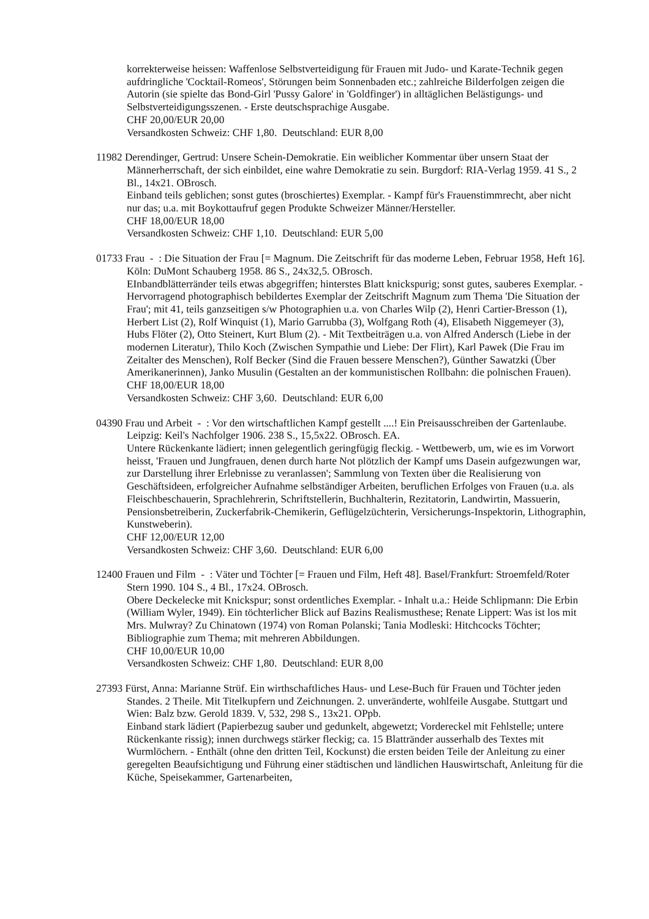korrekterweise heissen: Waffenlose Selbstverteidigung für Frauen mit Judo- und Karate-Technik gegen aufdringliche 'Cocktail-Romeos', Störungen beim Sonnenbaden etc.; zahlreiche Bilderfolgen zeigen die Autorin (sie spielte das Bond-Girl 'Pussy Galore' in 'Goldfinger') in alltäglichen Belästigungs- und Selbstverteidigungsszenen. - Erste deutschsprachige Ausgabe.
CHF 20,00/EUR 20,00
Versandkosten Schweiz: CHF 1,80. Deutschland: EUR 8,00
11982 Derendinger, Gertrud: Unsere Schein-Demokratie. Ein weiblicher Kommentar über unsern Staat der Männerherrschaft, der sich einbildet, eine wahre Demokratie zu sein. Burgdorf: RIA-Verlag 1959. 41 S., 2 Bl., 14x21. OBrosch.
Einband teils geblichen; sonst gutes (broschiertes) Exemplar. - Kampf für's Frauenstimmrecht, aber nicht nur das; u.a. mit Boykottaufruf gegen Produkte Schweizer Männer/Hersteller.
CHF 18,00/EUR 18,00
Versandkosten Schweiz: CHF 1,10. Deutschland: EUR 5,00
01733 Frau - : Die Situation der Frau [= Magnum. Die Zeitschrift für das moderne Leben, Februar 1958, Heft 16]. Köln: DuMont Schauberg 1958. 86 S., 24x32,5. OBrosch.
EInbandblätterränder teils etwas abgegriffen; hinterstes Blatt knickspurig; sonst gutes, sauberes Exemplar. - Hervorragend photographisch bebildertes Exemplar der Zeitschrift Magnum zum Thema 'Die Situation der Frau'; mit 41, teils ganzseitigen s/w Photographien u.a. von Charles Wilp (2), Henri Cartier-Bresson (1), Herbert List (2), Rolf Winquist (1), Mario Garrubba (3), Wolfgang Roth (4), Elisabeth Niggemeyer (3), Hubs Flöter (2), Otto Steinert, Kurt Blum (2). - Mit Textbeiträgen u.a. von Alfred Andersch (Liebe in der modernen Literatur), Thilo Koch (Zwischen Sympathie und Liebe: Der Flirt), Karl Pawek (Die Frau im Zeitalter des Menschen), Rolf Becker (Sind die Frauen bessere Menschen?), Günther Sawatzki (Über Amerikanerinnen), Janko Musulin (Gestalten an der kommunistischen Rollbahn: die polnischen Frauen).
CHF 18,00/EUR 18,00
Versandkosten Schweiz: CHF 3,60. Deutschland: EUR 6,00
04390 Frau und Arbeit - : Vor den wirtschaftlichen Kampf gestellt ....! Ein Preisausschreiben der Gartenlaube. Leipzig: Keil's Nachfolger 1906. 238 S., 15,5x22. OBrosch. EA.
Untere Rückenkante lädiert; innen gelegentlich geringfügig fleckig. - Wettbewerb, um, wie es im Vorwort heisst, 'Frauen und Jungfrauen, denen durch harte Not plötzlich der Kampf ums Dasein aufgezwungen war, zur Darstellung ihrer Erlebnisse zu veranlassen'; Sammlung von Texten über die Realisierung von Geschäftsideen, erfolgreicher Aufnahme selbständiger Arbeiten, beruflichen Erfolges von Frauen (u.a. als Fleischbeschauerin, Sprachlehrerin, Schriftstellerin, Buchhalterin, Rezitatorin, Landwirtin, Massuerin, Pensionsbetreiberin, Zuckerfabrik-Chemikerin, Geflügelzüchterin, Versicherungs-Inspektorin, Lithographin, Kunstweberin).
CHF 12,00/EUR 12,00
Versandkosten Schweiz: CHF 3,60. Deutschland: EUR 6,00
12400 Frauen und Film - : Väter und Töchter [= Frauen und Film, Heft 48]. Basel/Frankfurt: Stroemfeld/Roter Stern 1990. 104 S., 4 Bl., 17x24. OBrosch.
Obere Deckelecke mit Knickspur; sonst ordentliches Exemplar. - Inhalt u.a.: Heide Schlipmann: Die Erbin (William Wyler, 1949). Ein töchterlicher Blick auf Bazins Realismusthese; Renate Lippert: Was ist los mit Mrs. Mulwray? Zu Chinatown (1974) von Roman Polanski; Tania Modleski: Hitchcocks Töchter; Bibliographie zum Thema; mit mehreren Abbildungen.
CHF 10,00/EUR 10,00
Versandkosten Schweiz: CHF 1,80. Deutschland: EUR 8,00
27393 Fürst, Anna: Marianne Strüf. Ein wirthschaftliches Haus- und Lese-Buch für Frauen und Töchter jeden Standes. 2 Theile. Mit Titelkupfern und Zeichnungen. 2. unveränderte, wohlfeile Ausgabe. Stuttgart und Wien: Balz bzw. Gerold 1839. V, 532, 298 S., 13x21. OPpb.
Einband stark lädiert (Papierbezug sauber und gedunkelt, abgewetzt; Vordereckel mit Fehlstelle; untere Rückenkante rissig); innen durchwegs stärker fleckig; ca. 15 Blattränder ausserhalb des Textes mit Wurmlöchern. - Enthält (ohne den dritten Teil, Kockunst) die ersten beiden Teile der Anleitung zu einer geregelten Beaufsichtigung und Führung einer städtischen und ländlichen Hauswirtschaft, Anleitung für die Küche, Speisekammer, Gartenarbeiten,